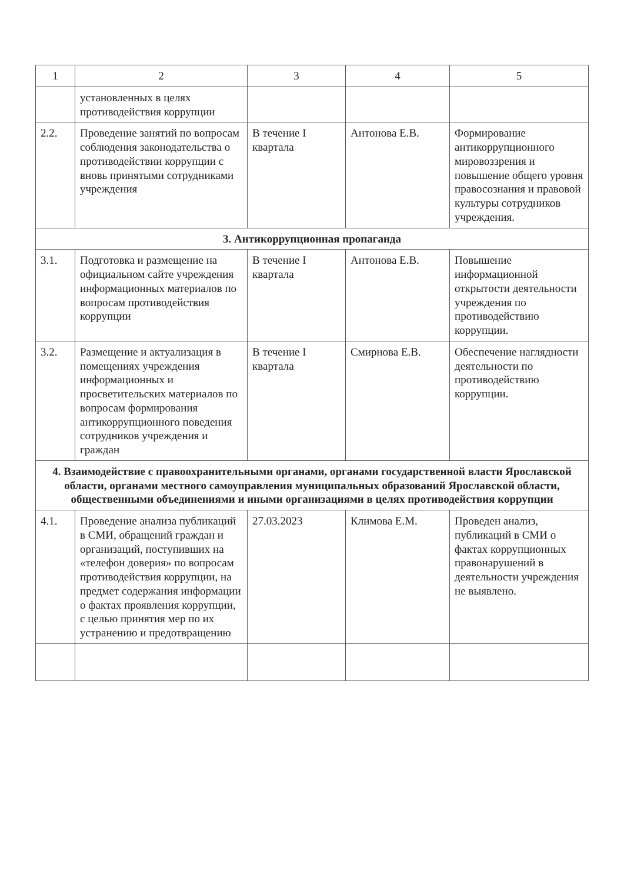| 1 | 2 | 3 | 4 | 5 |
| --- | --- | --- | --- | --- |
| | установленных в целях противодействия коррупции | | | |
| 2.2. | Проведение занятий по вопросам соблюдения законодательства о противодействии коррупции с вновь принятыми сотрудниками учреждения | В течение I квартала | Антонова Е.В. | Формирование антикоррупционного мировоззрения и повышение общего уровня правосознания и правовой культуры сотрудников учреждения. |
| 3. Антикоррупционная пропаганда | | | | |
| 3.1. | Подготовка и размещение на официальном сайте учреждения информационных материалов по вопросам противодействия коррупции | В течение I квартала | Антонова Е.В. | Повышение информационной открытости деятельности учреждения по противодействию коррупции. |
| 3.2. | Размещение и актуализация в помещениях учреждения информационных и просветительских материалов по вопросам формирования антикоррупционного поведения сотрудников учреждения и граждан | В течение I квартала | Смирнова Е.В. | Обеспечение наглядности деятельности по противодействию коррупции. |
| 4. Взаимодействие с правоохранительными органами, органами государственной власти Ярославской области, органами местного самоуправления муниципальных образований Ярославской области, общественными объединениями и иными организациями в целях противодействия коррупции | | | | |
| 4.1. | Проведение анализа публикаций в СМИ, обращений граждан и организаций, поступивших на «телефон доверия» по вопросам противодействия коррупции, на предмет содержания информации о фактах проявления коррупции, с целью принятия мер по их устранению и предотвращению | 27.03.2023 | Климова Е.М. | Проведен анализ, публикаций в СМИ о фактах коррупционных правонарушений в деятельности учреждения не выявлено. |